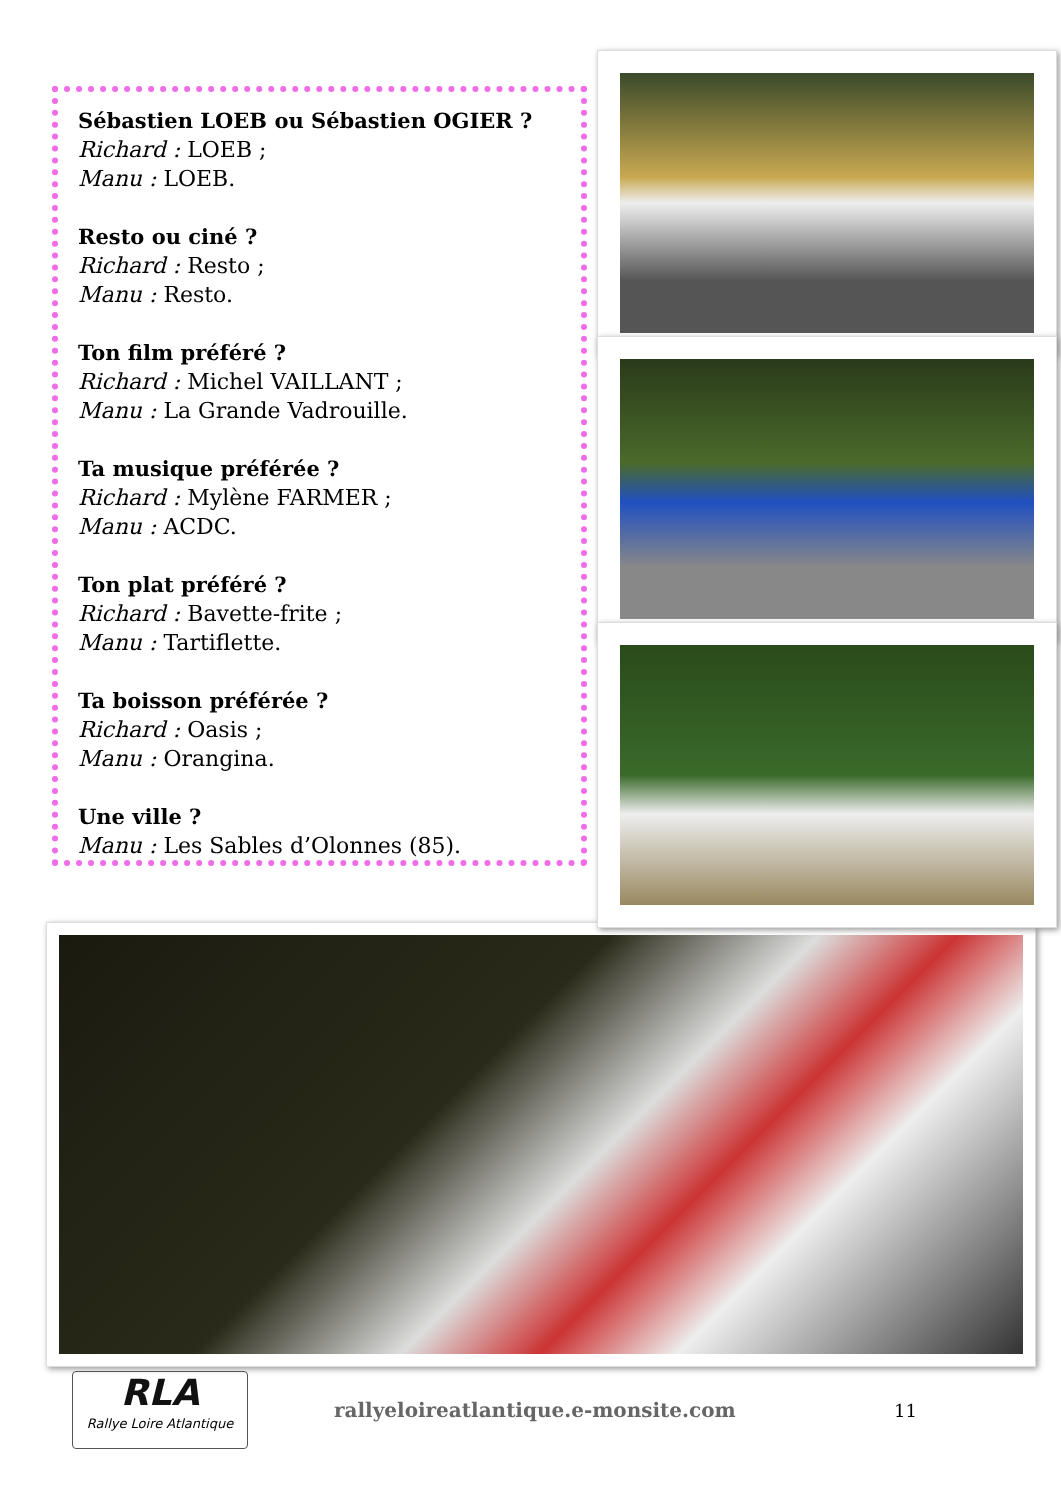Sébastien LOEB ou Sébastien OGIER ?
Richard : LOEB ;
Manu : LOEB.
Resto ou ciné ?
Richard : Resto ;
Manu : Resto.
Ton film préféré ?
Richard : Michel VAILLANT ;
Manu : La Grande Vadrouille.
Ta musique préférée ?
Richard : Mylène FARMER ;
Manu : ACDC.
Ton plat préféré ?
Richard : Bavette-frite ;
Manu : Tartiflette.
Ta boisson préférée ?
Richard : Oasis ;
Manu : Orangina.
Une ville ?
Manu : Les Sables d’Olonnes (85).
RLA
Rallye Loire Atlantique
rallyeloireatlantique.e-monsite.com 11